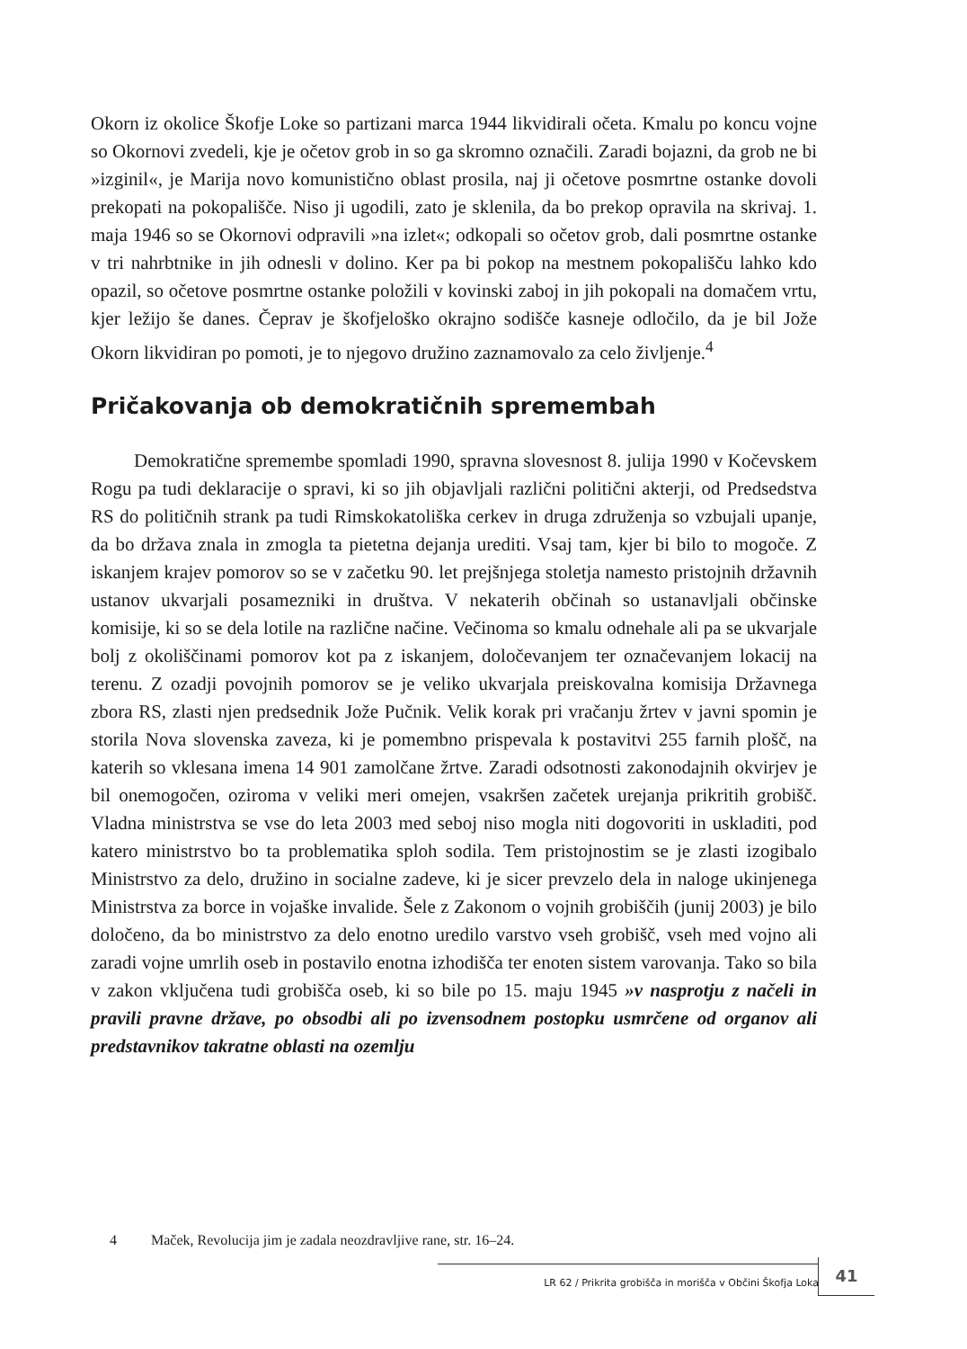Okorn iz okolice Škofje Loke so partizani marca 1944 likvidirali očeta. Kmalu po koncu vojne so Okornovi zvedeli, kje je očetov grob in so ga skromno označili. Zaradi bojazni, da grob ne bi »izginil«, je Marija novo komunistično oblast prosila, naj ji očetove posmrtne ostanke dovoli prekopati na pokopališče. Niso ji ugodili, zato je sklenila, da bo prekop opravila na skrivaj. 1. maja 1946 so se Okornovi odpravili »na izlet«; odkopali so očetov grob, dali posmrtne ostanke v tri nahrbtnike in jih odnesli v dolino. Ker pa bi pokop na mestnem pokopališču lahko kdo opazil, so očetove posmrtne ostanke položili v kovinski zaboj in jih pokopali na domačem vrtu, kjer ležijo še danes. Čeprav je škofjeloško okrajno sodišče kasneje odločilo, da je bil Jože Okorn likvidiran po pomoti, je to njegovo družino zaznamovalo za celo življenje.<sup>4</sup>
Pričakovanja ob demokratičnih spremembah
Demokratične spremembe spomladi 1990, spravna slovesnost 8. julija 1990 v Kočevskem Rogu pa tudi deklaracije o spravi, ki so jih objavljali različni politični akterji, od Predsedstva RS do političnih strank pa tudi Rimskokatoliška cerkev in druga združenja so vzbujali upanje, da bo država znala in zmogla ta pietetna dejanja urediti. Vsaj tam, kjer bi bilo to mogoče. Z iskanjem krajev pomorov so se v začetku 90. let prejšnjega stoletja namesto pristojnih državnih ustanov ukvarjali posamezniki in društva. V nekaterih občinah so ustanavljali občinske komisije, ki so se dela lotile na različne načine. Večinoma so kmalu odnehale ali pa se ukvarjale bolj z okoliščinami pomorov kot pa z iskanjem, določevanjem ter označevanjem lokacij na terenu. Z ozadji povojnih pomorov se je veliko ukvarjala preiskovalna komisija Državnega zbora RS, zlasti njen predsednik Jože Pučnik. Velik korak pri vračanju žrtev v javni spomin je storila Nova slovenska zaveza, ki je pomembno prispevala k postavitvi 255 farnih plošč, na katerih so vklesana imena 14 901 zamolčane žrtve. Zaradi odsotnosti zakonodajnih okvirjev je bil onemogočen, oziroma v veliki meri omejen, vsakršen začetek urejanja prikritih grobišč. Vladna ministrstva se vse do leta 2003 med seboj niso mogla niti dogovoriti in uskladiti, pod katero ministrstvo bo ta problematika sploh sodila. Tem pristojnostim se je zlasti izogibalo Ministrstvo za delo, družino in socialne zadeve, ki je sicer prevzelo dela in naloge ukinjenega Ministrstva za borce in vojaške invalide. Šele z Zakonom o vojnih grobiščih (junij 2003) je bilo določeno, da bo ministrstvo za delo enotno uredilo varstvo vseh grobišč, vseh med vojno ali zaradi vojne umrlih oseb in postavilo enotna izhodišča ter enoten sistem varovanja. Tako so bila v zakon vključena tudi grobišča oseb, ki so bile po 15. maju 1945 »v nasprotju z načeli in pravili pravne države, po obsodbi ali po izvensodnem postopku usmrčene od organov ali predstavnikov takratne oblasti na ozemlju
4 Maček, Revolucija jim je zadala neozdravljive rane, str. 16–24.
LR 62 / Prikrita grobišča in morišča v Občini Škofja Loka 41